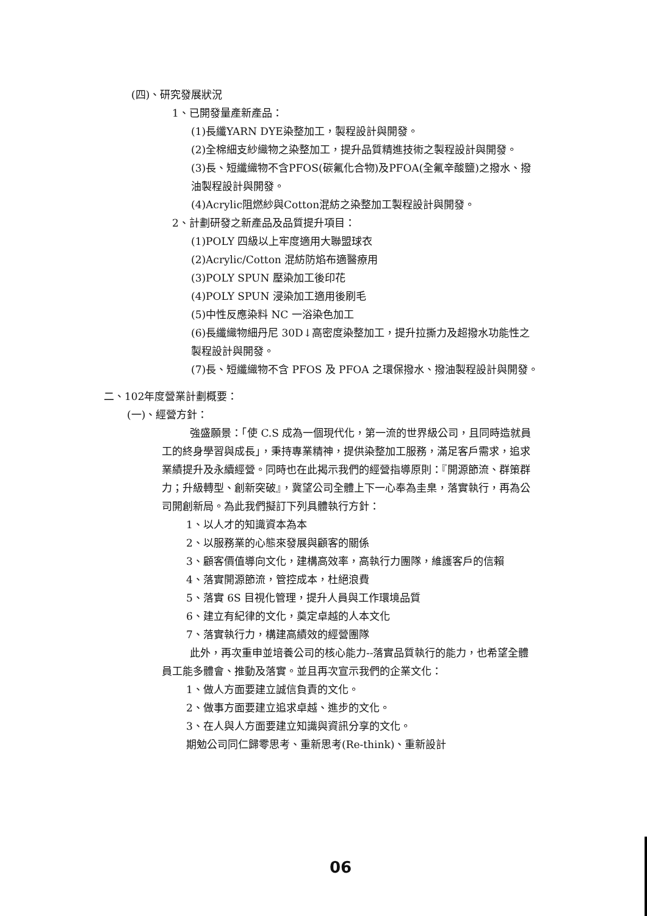(四)、研究發展狀況
1、已開發量產新產品：
(1)長纖YARN DYE染整加工，製程設計與開發。
(2)全棉細支紗織物之染整加工，提升品質精進技術之製程設計與開發。
(3)長、短纖織物不含PFOS(碳氟化合物)及PFOA(全氟辛酸鹽)之撥水、撥油製程設計與開發。
(4)Acrylic阻燃紗與Cotton混紡之染整加工製程設計與開發。
2、計劃研發之新產品及品質提升項目：
(1)POLY 四級以上牢度適用大聯盟球衣
(2)Acrylic/Cotton 混紡防焰布適醫療用
(3)POLY SPUN 壓染加工後印花
(4)POLY SPUN 浸染加工適用後刷毛
(5)中性反應染料 NC 一浴染色加工
(6)長纖織物細丹尼 30D↓高密度染整加工，提升拉撕力及超撥水功能性之製程設計與開發。
(7)長、短纖織物不含 PFOS 及 PFOA 之環保撥水、撥油製程設計與開發。
二、102年度營業計劃概要：
(一)、經營方針：
強盛願景：「使 C.S 成為一個現代化，第一流的世界級公司，且同時造就員工的終身學習與成長」，秉持專業精神，提供染整加工服務，滿足客戶需求，追求業績提升及永續經營。同時也在此揭示我們的經營指導原則：『開源節流、群策群力；升級轉型、創新突破』，冀望公司全體上下一心奉為圭臬，落實執行，再為公司開創新局。為此我們擬訂下列具體執行方針：
1、以人才的知識資本為本
2、以服務業的心態來發展與顧客的關係
3、顧客價值導向文化，建構高效率，高執行力團隊，維護客戶的信賴
4、落實開源節流，管控成本，杜絕浪費
5、落實 6S 目視化管理，提升人員與工作環境品質
6、建立有紀律的文化，奠定卓越的人本文化
7、落實執行力，構建高績效的經營團隊
此外，再次重申並培養公司的核心能力--落實品質執行的能力，也希望全體員工能多體會、推動及落實。並且再次宣示我們的企業文化：
1、做人方面要建立誠信負責的文化。
2、做事方面要建立追求卓越、進步的文化。
3、在人與人方面要建立知識與資訊分享的文化。
期勉公司同仁歸零思考、重新思考(Re-think)、重新設計
06